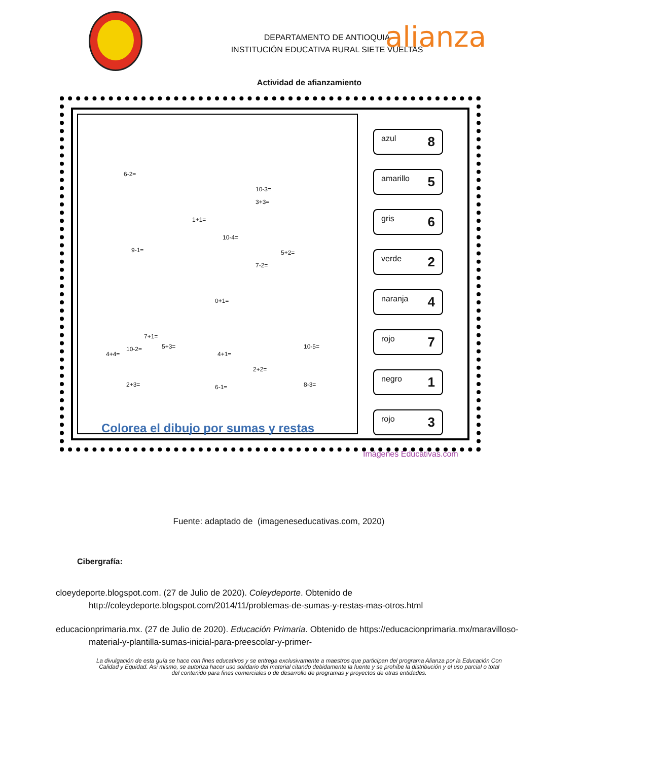DEPARTAMENTO DE ANTIOQUIA
INSTITUCIÓN EDUCATIVA RURAL SIETE VUELTAS
alianza
Actividad de afianzamiento
6-2=
10-3=
3+3=
1+1=
10-4=
9-1= 5+2=
7-2=
0+1=
4+4=
10-2=
7+1=
5+3=
4+1=
10-5=
2+2=
2+3= 6-1= 8-3=
azul 8
amarillo 5
gris 6
verde 2
naranja 4
rojo 7
negro 1
rojo 3
Imágenes Educativas.com
Colorea el dibujo por sumas y restas
Fuente: adaptado de (imageneseducativas.com, 2020)
Cibergrafía:
cloeydeporte.blogspot.com. (27 de Julio de 2020). Coleydeporte. Obtenido de http://coleydeporte.blogspot.com/2014/11/problemas-de-sumas-y-restas-mas-otros.html
educacionprimaria.mx. (27 de Julio de 2020). Educación Primaria. Obtenido de https://educacionprimaria.mx/maravilloso-material-y-plantilla-sumas-inicial-para-preescolar-y-primer-
La divulgación de esta guía se hace con fines educativos y se entrega exclusivamente a maestros que participan del programa Alianza por la Educación Con Calidad y Equidad. Así mismo, se autoriza hacer uso solidario del material citando debidamente la fuente y se prohíbe la distribución y el uso parcial o total del contenido para fines comerciales o de desarrollo de programas y proyectos de otras entidades.